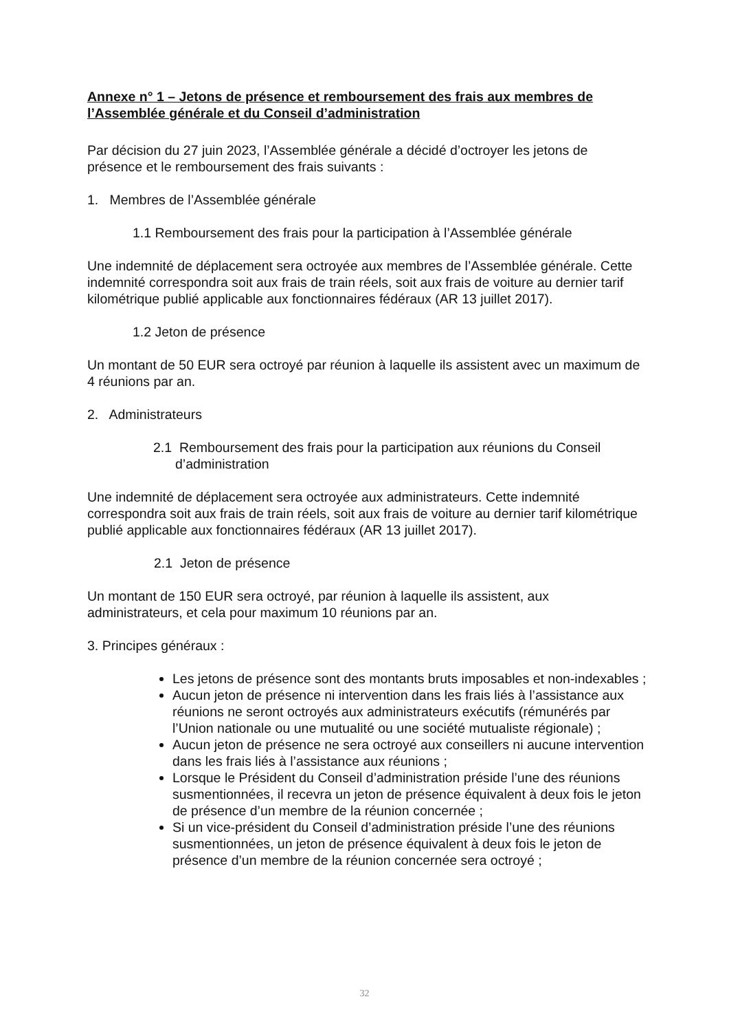Annexe n° 1 – Jetons de présence et remboursement des frais aux membres de l’Assemblée générale et du Conseil d’administration
Par décision du 27 juin 2023, l’Assemblée générale a décidé d’octroyer les jetons de présence et le remboursement des frais suivants :
1. Membres de l’Assemblée générale
1.1 Remboursement des frais pour la participation à l’Assemblée générale
Une indemnité de déplacement sera octroyée aux membres de l’Assemblée générale. Cette indemnité correspondra soit aux frais de train réels, soit aux frais de voiture au dernier tarif kilométrique publié applicable aux fonctionnaires fédéraux (AR 13 juillet 2017).
1.2 Jeton de présence
Un montant de 50 EUR sera octroyé par réunion à laquelle ils assistent avec un maximum de 4 réunions par an.
2. Administrateurs
2.1 Remboursement des frais pour la participation aux réunions du Conseil d’administration
Une indemnité de déplacement sera octroyée aux administrateurs. Cette indemnité correspondra soit aux frais de train réels, soit aux frais de voiture au dernier tarif kilométrique publié applicable aux fonctionnaires fédéraux (AR 13 juillet 2017).
2.1 Jeton de présence
Un montant de 150 EUR sera octroyé, par réunion à laquelle ils assistent, aux administrateurs, et cela pour maximum 10 réunions par an.
3. Principes généraux :
Les jetons de présence sont des montants bruts imposables et non-indexables ;
Aucun jeton de présence ni intervention dans les frais liés à l’assistance aux réunions ne seront octroyés aux administrateurs exécutifs (rémunérés par l’Union nationale ou une mutualité ou une société mutualiste régionale) ;
Aucun jeton de présence ne sera octroyé aux conseillers ni aucune intervention dans les frais liés à l’assistance aux réunions ;
Lorsque le Président du Conseil d’administration préside l’une des réunions susmentionnées, il recevra un jeton de présence équivalent à deux fois le jeton de présence d’un membre de la réunion concernée ;
Si un vice-président du Conseil d’administration préside l’une des réunions susmentionnées, un jeton de présence équivalent à deux fois le jeton de présence d’un membre de la réunion concernée sera octroyé ;
32